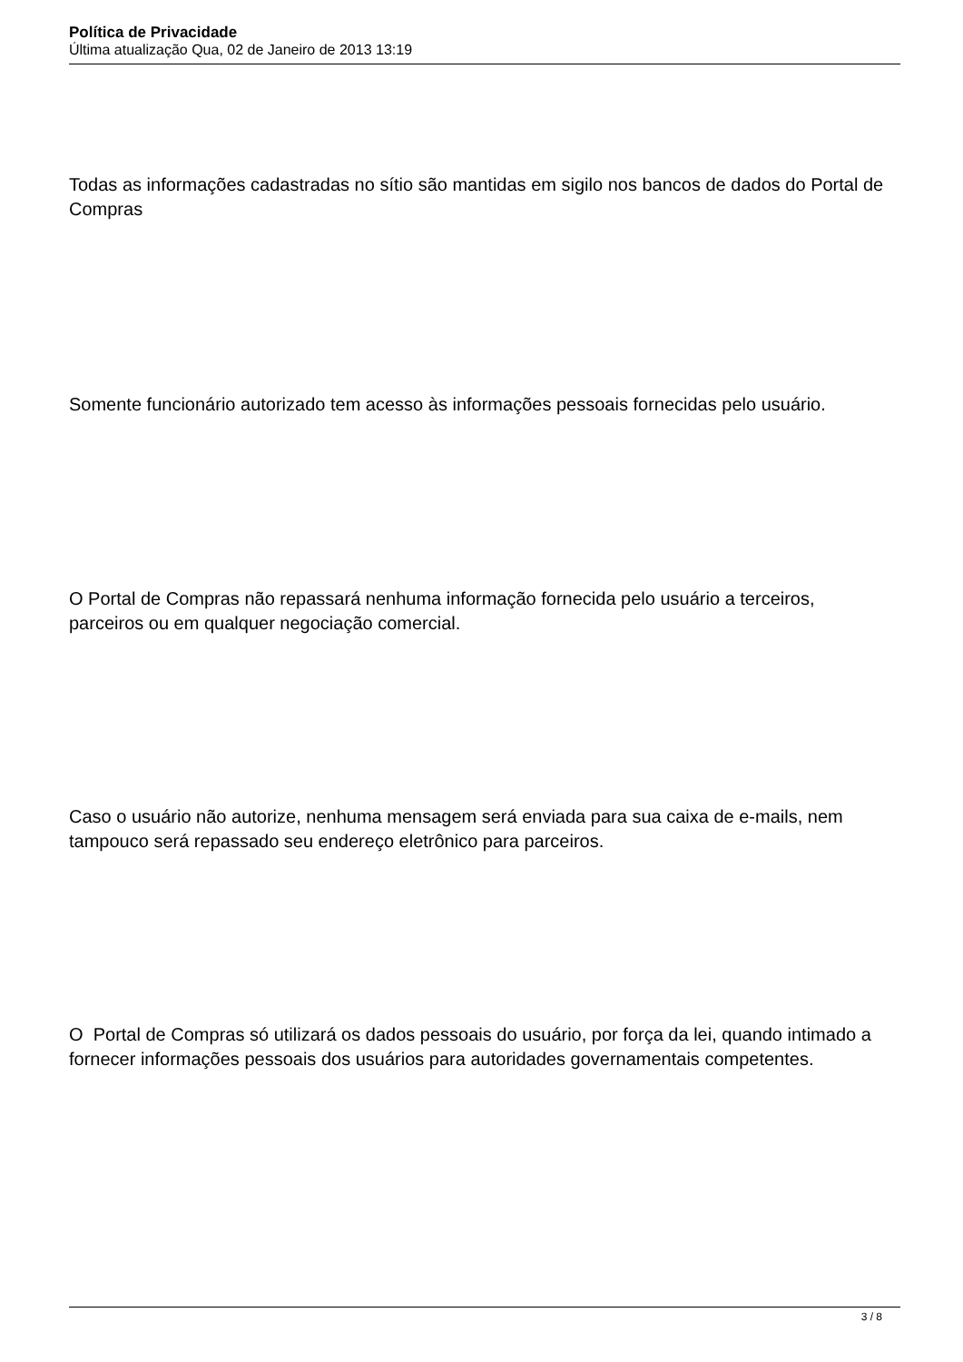Política de Privacidade
Última atualização Qua, 02 de Janeiro de 2013 13:19
Todas as informações cadastradas no sítio são mantidas em sigilo nos bancos de dados do Portal de Compras
Somente funcionário autorizado tem acesso às informações pessoais fornecidas pelo usuário.
O Portal de Compras não repassará nenhuma informação fornecida pelo usuário a terceiros, parceiros ou em qualquer negociação comercial.
Caso o usuário não autorize, nenhuma mensagem será enviada para sua caixa de e-mails, nem tampouco será repassado seu endereço eletrônico para parceiros.
O Portal de Compras só utilizará os dados pessoais do usuário, por força da lei, quando intimado a fornecer informações pessoais dos usuários para autoridades governamentais competentes.
3 / 8